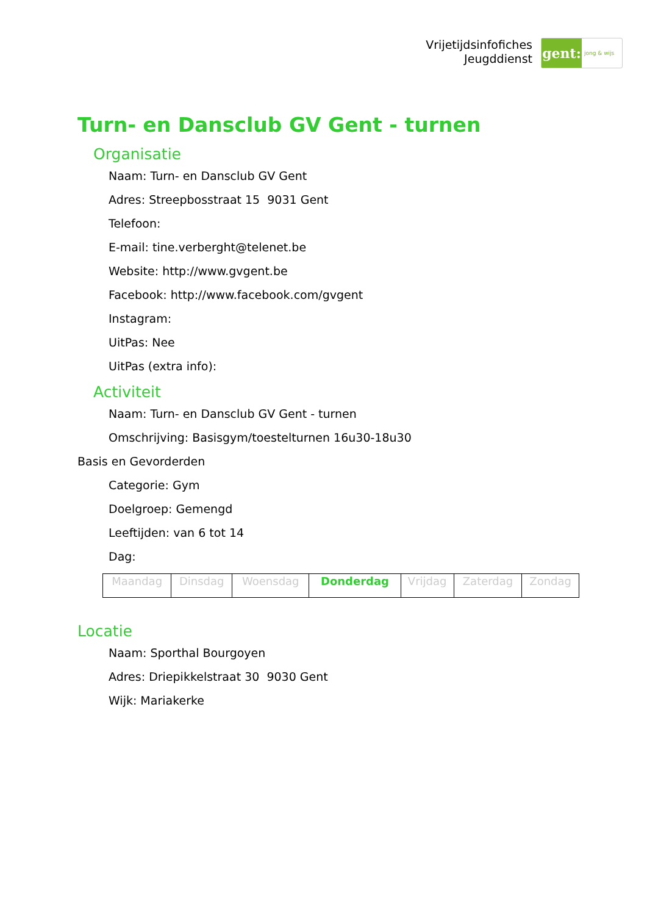Vrijetijdsinfofiches
Jeugddienst
gent:
jong & wijs
Turn- en Dansclub GV Gent - turnen
Organisatie
Naam: Turn- en Dansclub GV Gent
Adres: Streepbosstraat 15 9031 Gent
Telefoon:
E-mail: tine.verberght@telenet.be
Website: http://www.gvgent.be
Facebook: http://www.facebook.com/gvgent
Instagram:
UitPas: Nee
UitPas (extra info):
Activiteit
Naam: Turn- en Dansclub GV Gent - turnen
Omschrijving: Basisgym/toestelturnen 16u30-18u30
Basis en Gevorderden
Categorie: Gym
Doelgroep: Gemengd
Leeftijden: van 6 tot 14
Dag:
| Maandag | Dinsdag | Woensdag | Donderdag | Vrijdag | Zaterdag | Zondag |
Locatie
Naam: Sporthal Bourgoyen
Adres: Driepikkelstraat 30 9030 Gent
Wijk: Mariakerke